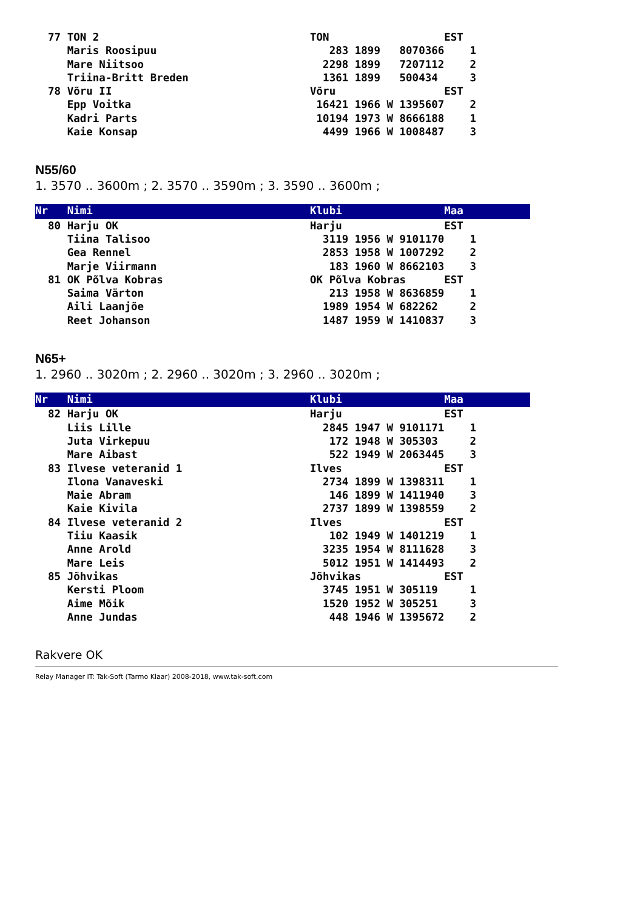77 TON 2                                 TON                  EST
     Maris Roosipuu                           283 1899   8070366    1
     Mare Niitsoo                            2298 1899   7207112    2
     Triina-Britt Breden                     1361 1899   500434     3
  78 Võru II                               Võru                 EST
     Epp Voitka                             16421 1966 W 1395607    2
     Kadri Parts                            10194 1973 W 8666188    1
     Kaie Konsap                             4499 1966 W 1008487    3
N55/60
1. 3570 .. 3600m ; 2. 3570 .. 3590m ; 3. 3590 .. 3600m ;
Nr   Nimi                                  Klubi                Maa   80 Harju OK                              Harju                EST
     Tiina Talisoo                           3119 1956 W 9101170    1
     Gea Rennel                              2853 1958 W 1007292    2
     Marje Viirmann                           183 1960 W 8662103    3
  81 OK Põlva Kobras                       OK Põlva Kobras      EST
     Saima Värton                             213 1958 W 8636859    1
     Aili Laanjõe                            1989 1954 W 682262     2
     Reet Johanson                           1487 1959 W 1410837    3
N65+
1. 2960 .. 3020m ; 2. 2960 .. 3020m ; 3. 2960 .. 3020m ;
Nr   Nimi                                  Klubi                Maa   82 Harju OK                              Harju                EST
     Liis Lille                              2845 1947 W 9101171    1
     Juta Virkepuu                            172 1948 W 305303     2
     Mare Aibast                              522 1949 W 2063445    3
  83 Ilvese veteranid 1                    Ilves                EST
     Ilona Vanaveski                         2734 1899 W 1398311    1
     Maie Abram                               146 1899 W 1411940    3
     Kaie Kivila                             2737 1899 W 1398559    2
  84 Ilvese veteranid 2                    Ilves                EST
     Tiiu Kaasik                              102 1949 W 1401219    1
     Anne Arold                              3235 1954 W 8111628    3
     Mare Leis                               5012 1951 W 1414493    2
  85 Jõhvikas                              Jõhvikas             EST
     Kersti Ploom                            3745 1951 W 305119     1
     Aime Mõik                               1520 1952 W 305251     3
     Anne Jundas                              448 1946 W 1395672    2
Rakvere OK
Relay Manager IT: Tak-Soft (Tarmo Klaar) 2008-2018, www.tak-soft.com